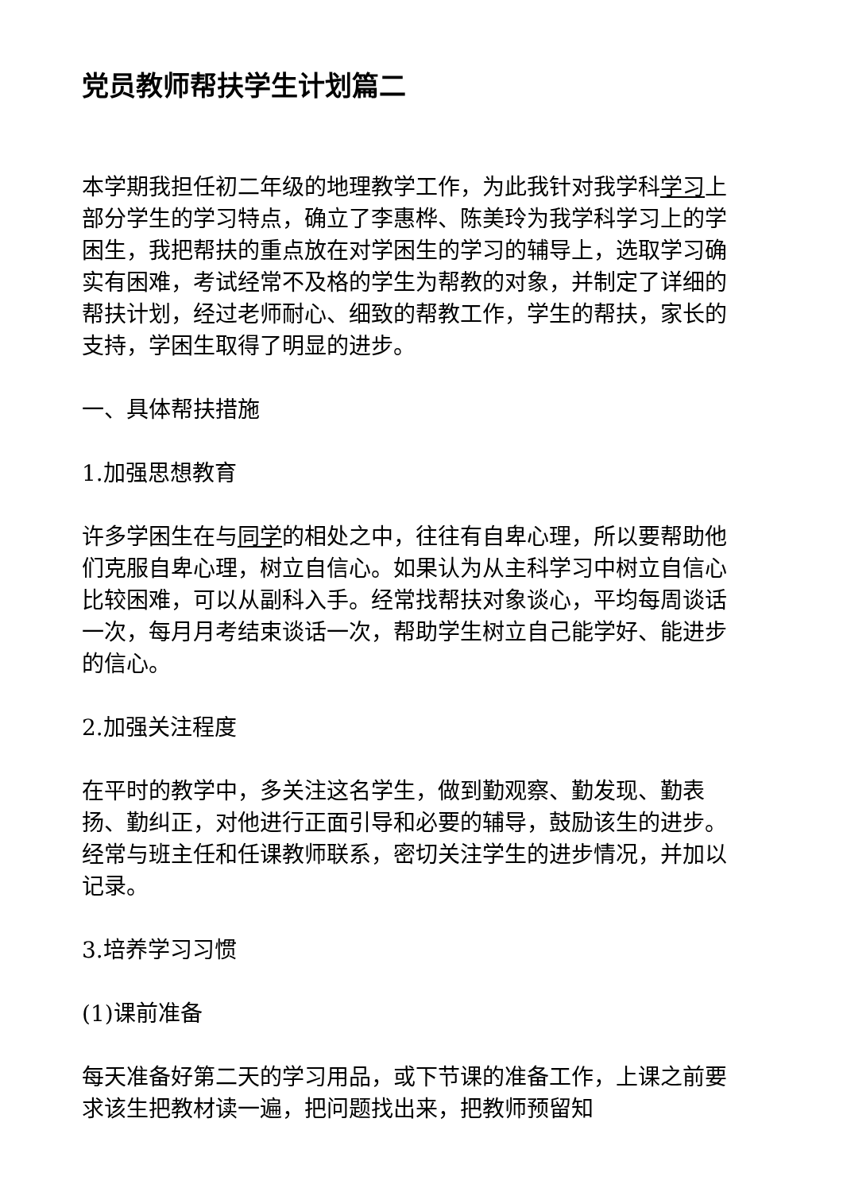党员教师帮扶学生计划篇二
本学期我担任初二年级的地理教学工作，为此我针对我学科学习上部分学生的学习特点，确立了李惠桦、陈美玲为我学科学习上的学困生，我把帮扶的重点放在对学困生的学习的辅导上，选取学习确实有困难，考试经常不及格的学生为帮教的对象，并制定了详细的帮扶计划，经过老师耐心、细致的帮教工作，学生的帮扶，家长的支持，学困生取得了明显的进步。
一、具体帮扶措施
1.加强思想教育
许多学困生在与同学的相处之中，往往有自卑心理，所以要帮助他们克服自卑心理，树立自信心。如果认为从主科学习中树立自信心比较困难，可以从副科入手。经常找帮扶对象谈心，平均每周谈话一次，每月月考结束谈话一次，帮助学生树立自己能学好、能进步的信心。
2.加强关注程度
在平时的教学中，多关注这名学生，做到勤观察、勤发现、勤表扬、勤纠正，对他进行正面引导和必要的辅导，鼓励该生的进步。经常与班主任和任课教师联系，密切关注学生的进步情况，并加以记录。
3.培养学习习惯
(1)课前准备
每天准备好第二天的学习用品，或下节课的准备工作，上课之前要求该生把教材读一遍，把问题找出来，把教师预留知